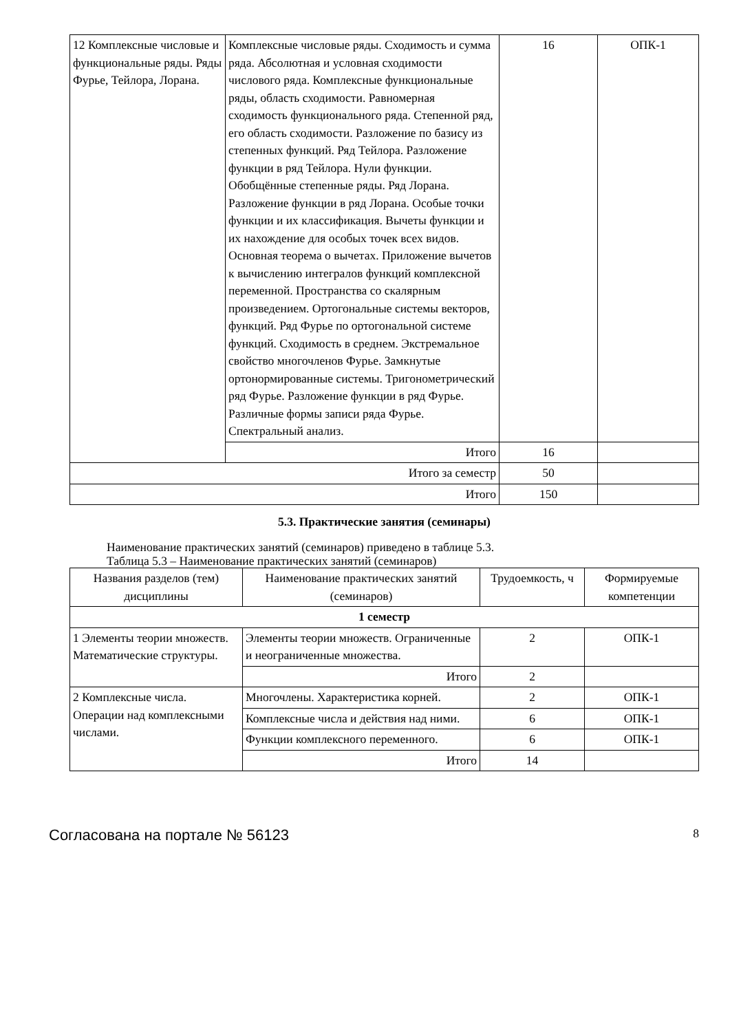| 12 Комплексные числовые и функциональные ряды. Ряды Фурье, Тейлора, Лорана. | Комплексные числовые ряды. Сходимость и сумма ряда. Абсолютная и условная сходимости числового ряда. Комплексные функциональные ряды, область сходимости. Равномерная сходимость функционального ряда. Степенной ряд, его область сходимости. Разложение по базису из степенных функций. Ряд Тейлора. Разложение функции в ряд Тейлора. Нули функции. Обобщённые степенные ряды. Ряд Лорана. Разложение функции в ряд Лорана. Особые точки функции и их классификация. Вычеты функции и их нахождение для особых точек всех видов. Основная теорема о вычетах. Приложение вычетов к вычислению интегралов функций комплексной переменной. Пространства со скалярным произведением. Ортогональные системы векторов, функций. Ряд Фурье по ортогональной системе функций. Сходимость в среднем. Экстремальное свойство многочленов Фурье. Замкнутые ортонормированные системы. Тригонометрический ряд Фурье. Разложение функции в ряд Фурье. Различные формы записи ряда Фурье. Спектральный анализ. | 16 | ОПК-1 |
| | Итого | 16 | |
| Итого за семестр | | 50 | |
| Итого | | 150 | |
5.3. Практические занятия (семинары)
Наименование практических занятий (семинаров) приведено в таблице 5.3.
Таблица 5.3 – Наименование практических занятий (семинаров)
| Названия разделов (тем) дисциплины | Наименование практических занятий (семинаров) | Трудоемкость, ч | Формируемые компетенции |
| --- | --- | --- | --- |
| 1 семестр | | | |
| 1 Элементы теории множеств. Математические структуры. | Элементы теории множеств. Ограниченные и неограниченные множества. | 2 | ОПК-1 |
| | Итого | 2 | |
| 2 Комплексные числа. Операции над комплексными числами. | Многочлены. Характеристика корней. | 2 | ОПК-1 |
| | Комплексные числа и действия над ними. | 6 | ОПК-1 |
| | Функции комплексного переменного. | 6 | ОПК-1 |
| | Итого | 14 | |
Согласована на портале № 56123 8